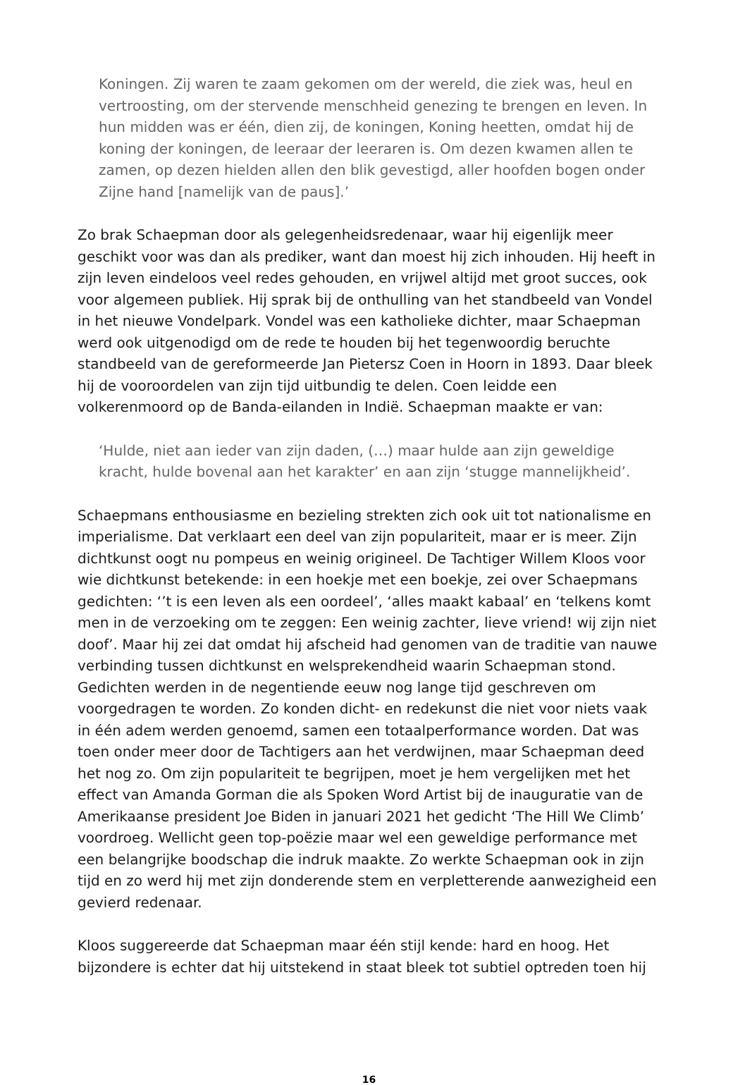Koningen. Zij waren te zaam gekomen om der wereld, die ziek was, heul en vertroosting, om der stervende menschheid genezing te brengen en leven. In hun midden was er één, dien zij, de koningen, Koning heetten, omdat hij de koning der koningen, de leeraar der leeraren is. Om dezen kwamen allen te zamen, op dezen hielden allen den blik gevestigd, aller hoofden bogen onder Zijne hand [namelijk van de paus].’
Zo brak Schaepman door als gelegenheidsredenaar, waar hij eigenlijk meer geschikt voor was dan als prediker, want dan moest hij zich inhouden. Hij heeft in zijn leven eindeloos veel redes gehouden, en vrijwel altijd met groot succes, ook voor algemeen publiek. Hij sprak bij de onthulling van het standbeeld van Vondel in het nieuwe Vondelpark. Vondel was een katholieke dichter, maar Schaepman werd ook uitgenodigd om de rede te houden bij het tegenwoordig beruchte standbeeld van de gereformeerde Jan Pietersz Coen in Hoorn in 1893. Daar bleek hij de vooroordelen van zijn tijd uitbundig te delen. Coen leidde een volkerenmoord op de Banda-eilanden in Indië. Schaepman maakte er van:
‘Hulde, niet aan ieder van zijn daden, (…) maar hulde aan zijn geweldige kracht, hulde bovenal aan het karakter’ en aan zijn ‘stugge mannelijkheid’.
Schaepmans enthousiasme en bezieling strekten zich ook uit tot nationalisme en imperialisme. Dat verklaart een deel van zijn populariteit, maar er is meer. Zijn dichtkunst oogt nu pompeus en weinig origineel. De Tachtiger Willem Kloos voor wie dichtkunst betekende: in een hoekje met een boekje, zei over Schaepmans gedichten: ‘’t is een leven als een oordeel’, ‘alles maakt kabaal’ en ‘telkens komt men in de verzoeking om te zeggen: Een weinig zachter, lieve vriend! wij zijn niet doof’. Maar hij zei dat omdat hij afscheid had genomen van de traditie van nauwe verbinding tussen dichtkunst en welsprekendheid waarin Schaepman stond. Gedichten werden in de negentiende eeuw nog lange tijd geschreven om voorgedragen te worden. Zo konden dicht- en redekunst die niet voor niets vaak in één adem werden genoemd, samen een totaalperformance worden. Dat was toen onder meer door de Tachtigers aan het verdwijnen, maar Schaepman deed het nog zo. Om zijn populariteit te begrijpen, moet je hem vergelijken met het effect van Amanda Gorman die als Spoken Word Artist bij de inauguratie van de Amerikaanse president Joe Biden in januari 2021 het gedicht ‘The Hill We Climb’ voordroeg. Wellicht geen top-poëzie maar wel een geweldige performance met een belangrijke boodschap die indruk maakte. Zo werkte Schaepman ook in zijn tijd en zo werd hij met zijn donderende stem en verpletterende aanwezigheid een gevierd redenaar.
Kloos suggereerde dat Schaepman maar één stijl kende: hard en hoog. Het bijzondere is echter dat hij uitstekend in staat bleek tot subtiel optreden toen hij
16